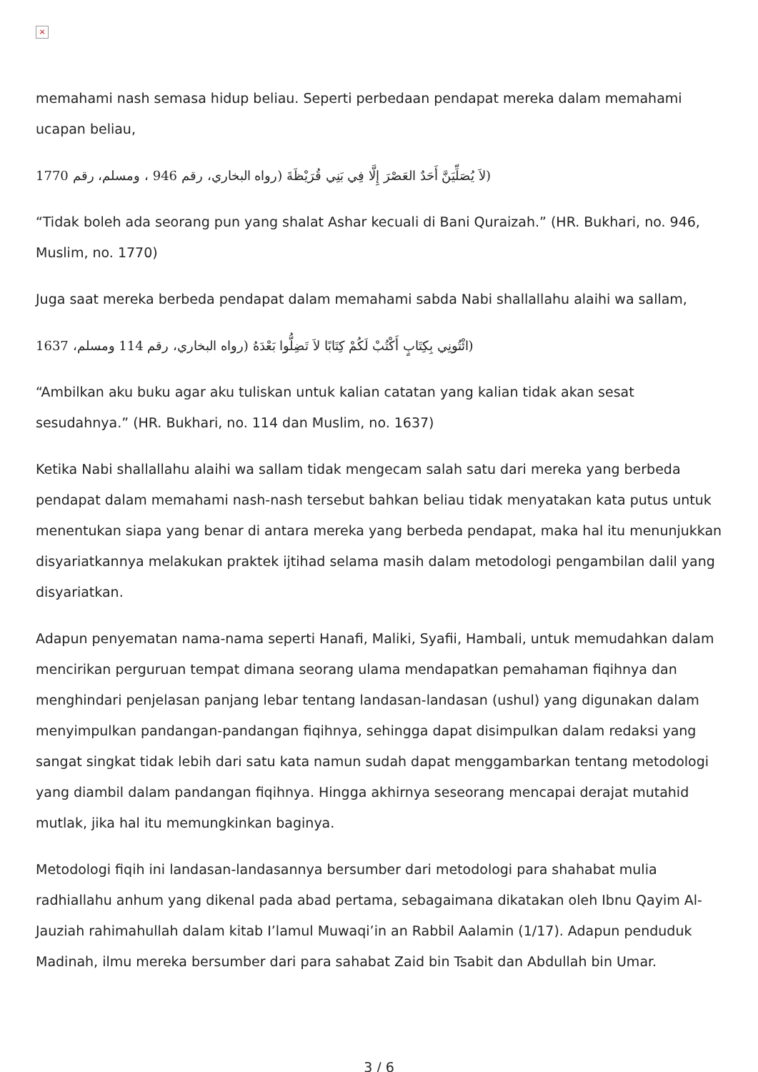×
memahami nash semasa hidup beliau. Seperti perbedaan pendapat mereka dalam memahami ucapan beliau,
(لاَ يُصَلِّيَنَّ أَحَدٌ العَصْرَ إِلَّا فِي بَنِي قُرَيْظَةَ (رواه البخاري، رقم 946 ، ومسلم، رقم 1770
“Tidak boleh ada seorang pun yang shalat Ashar kecuali di Bani Quraizah.” (HR. Bukhari, no. 946, Muslim, no. 1770)
Juga saat mereka berbeda pendapat dalam memahami sabda Nabi shallallahu alaihi wa sallam,
(ائْتُونِي بِكِتَابٍ أَكْتُبْ لَكُمْ كِتَابًا لاَ تَضِلُّوا بَعْدَهُ (رواه البخاري، رقم 114 ومسلم، 1637
“Ambilkan aku buku agar aku tuliskan untuk kalian catatan yang kalian tidak akan sesat sesudahnya.” (HR. Bukhari, no. 114 dan Muslim, no. 1637)
Ketika Nabi shallallahu alaihi wa sallam tidak mengecam salah satu dari mereka yang berbeda pendapat dalam memahami nash-nash tersebut bahkan beliau tidak menyatakan kata putus untuk menentukan siapa yang benar di antara mereka yang berbeda pendapat, maka hal itu menunjukkan disyariatkannya melakukan praktek ijtihad selama masih dalam metodologi pengambilan dalil yang disyariatkan.
Adapun penyematan nama-nama seperti Hanafi, Maliki, Syafii, Hambali, untuk memudahkan dalam mencirikan perguruan tempat dimana seorang ulama mendapatkan pemahaman fiqihnya dan menghindari penjelasan panjang lebar tentang landasan-landasan (ushul) yang digunakan dalam menyimpulkan pandangan-pandangan fiqihnya, sehingga dapat disimpulkan dalam redaksi yang sangat singkat tidak lebih dari satu kata namun sudah dapat menggambarkan tentang metodologi yang diambil dalam pandangan fiqihnya. Hingga akhirnya seseorang mencapai derajat mutahid mutlak, jika hal itu memungkinkan baginya.
Metodologi fiqih ini landasan-landasannya bersumber dari metodologi para shahabat mulia radhiallahu anhum yang dikenal pada abad pertama, sebagaimana dikatakan oleh Ibnu Qayim Al-Jauziah rahimahullah dalam kitab I’lamul Muwaqi’in an Rabbil Aalamin (1/17). Adapun penduduk Madinah, ilmu mereka bersumber dari para sahabat Zaid bin Tsabit dan Abdullah bin Umar.
3 / 6